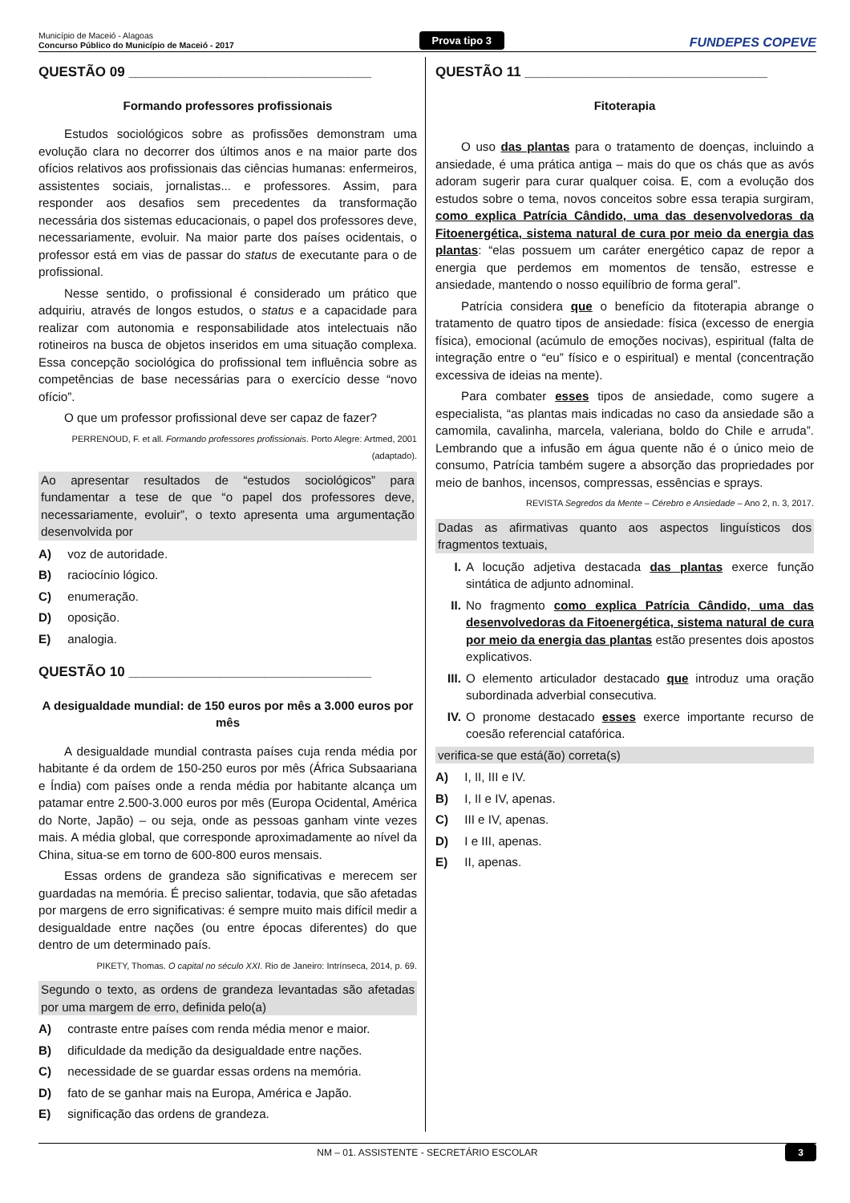Município de Maceió - Alagoas
Concurso Público do Município de Maceió - 2017
Prova tipo 3
FUNDEPES COPEVE
QUESTÃO 09 ________________________________
Formando professores profissionais
Estudos sociológicos sobre as profissões demonstram uma evolução clara no decorrer dos últimos anos e na maior parte dos ofícios relativos aos profissionais das ciências humanas: enfermeiros, assistentes sociais, jornalistas... e professores. Assim, para responder aos desafios sem precedentes da transformação necessária dos sistemas educacionais, o papel dos professores deve, necessariamente, evoluir. Na maior parte dos países ocidentais, o professor está em vias de passar do status de executante para o de profissional.
Nesse sentido, o profissional é considerado um prático que adquiriu, através de longos estudos, o status e a capacidade para realizar com autonomia e responsabilidade atos intelectuais não rotineiros na busca de objetos inseridos em uma situação complexa. Essa concepção sociológica do profissional tem influência sobre as competências de base necessárias para o exercício desse “novo ofício”.
O que um professor profissional deve ser capaz de fazer?
PERRENOUD, F. et all. Formando professores profissionais. Porto Alegre: Artmed, 2001 (adaptado).
Ao apresentar resultados de “estudos sociológicos” para fundamentar a tese de que “o papel dos professores deve, necessariamente, evoluir”, o texto apresenta uma argumentação desenvolvida por
A) voz de autoridade.
B) raciocínio lógico.
C) enumeração.
D) oposição.
E) analogia.
QUESTÃO 10 ________________________________
A desigualdade mundial: de 150 euros por mês a 3.000 euros por mês
A desigualdade mundial contrasta países cuja renda média por habitante é da ordem de 150-250 euros por mês (África Subsaariana e Índia) com países onde a renda média por habitante alcança um patamar entre 2.500-3.000 euros por mês (Europa Ocidental, América do Norte, Japão) – ou seja, onde as pessoas ganham vinte vezes mais. A média global, que corresponde aproximadamente ao nível da China, situa-se em torno de 600-800 euros mensais.
Essas ordens de grandeza são significativas e merecem ser guardadas na memória. É preciso salientar, todavia, que são afetadas por margens de erro significativas: é sempre muito mais difícil medir a desigualdade entre nações (ou entre épocas diferentes) do que dentro de um determinado país.
PIKETY, Thomas. O capital no século XXI. Rio de Janeiro: Intrínseca, 2014, p. 69.
Segundo o texto, as ordens de grandeza levantadas são afetadas por uma margem de erro, definida pelo(a)
A) contraste entre países com renda média menor e maior.
B) dificuldade da medição da desigualdade entre nações.
C) necessidade de se guardar essas ordens na memória.
D) fato de se ganhar mais na Europa, América e Japão.
E) significação das ordens de grandeza.
QUESTÃO 11 ________________________________
Fitoterapia
O uso das plantas para o tratamento de doenças, incluindo a ansiedade, é uma prática antiga – mais do que os chás que as avós adoram sugerir para curar qualquer coisa. E, com a evolução dos estudos sobre o tema, novos conceitos sobre essa terapia surgiram, como explica Patrícia Cândido, uma das desenvolvedoras da Fitoenergética, sistema natural de cura por meio da energia das plantas: “elas possuem um caráter energético capaz de repor a energia que perdemos em momentos de tensão, estresse e ansiedade, mantendo o nosso equilíbrio de forma geral”.
Patrícia considera que o benefício da fitoterapia abrange o tratamento de quatro tipos de ansiedade: física (excesso de energia física), emocional (acúmulo de emoções nocivas), espiritual (falta de integração entre o “eu” físico e o espiritual) e mental (concentração excessiva de ideias na mente).
Para combater esses tipos de ansiedade, como sugere a especialista, “as plantas mais indicadas no caso da ansiedade são a camomila, cavalinha, marcela, valeriana, boldo do Chile e arruda”. Lembrando que a infusão em água quente não é o único meio de consumo, Patrícia também sugere a absorção das propriedades por meio de banhos, incensos, compressas, essências e sprays.
REVISTA Segredos da Mente – Cérebro e Ansiedade – Ano 2, n. 3, 2017.
Dadas as afirmativas quanto aos aspectos linguísticos dos fragmentos textuais,
I. A locução adjetiva destacada das plantas exerce função sintática de adjunto adnominal.
II. No fragmento como explica Patrícia Cândido, uma das desenvolvedoras da Fitoenergética, sistema natural de cura por meio da energia das plantas estão presentes dois apostos explicativos.
III.
O elemento articulador destacado que introduz uma oração subordinada adverbial consecutiva.
IV. O pronome destacado esses exerce importante recurso de coesão referencial catafórica.
verifica-se que está(ão) correta(s)
A) I, II, III e IV.
B) I, II e IV, apenas.
C) III e IV, apenas.
D) I e III, apenas.
E) II, apenas.
NM – 01. ASSISTENTE - SECRETÁRIO ESCOLAR 3